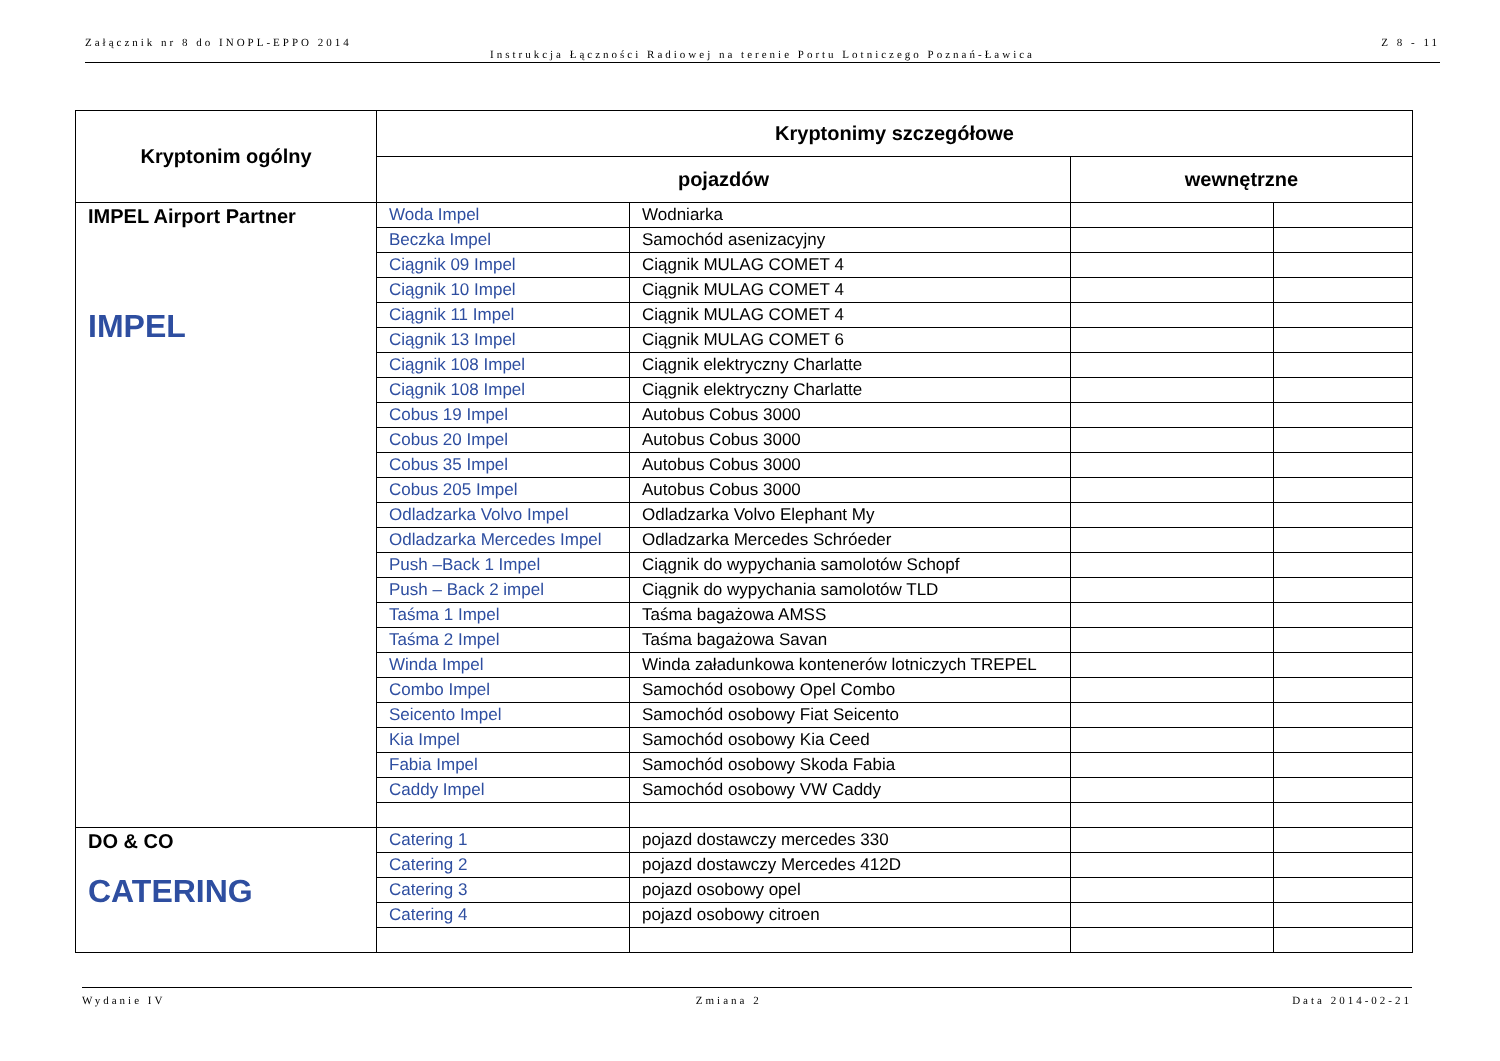Załącznik nr 8 do INOPL-EPPO 2014 Z 8 - 11
Instrukcja Łączności Radiowej na terenie Portu Lotniczego Poznań-Ławica
| Kryptonim ogólny | Kryptonimy szczegółowe | | | |
| --- | --- | --- | --- | --- |
| | pojazdów | | wewnętrzne | |
| IMPEL Airport Partner IMPEL | Woda Impel | Wodniarka | | |
| | Beczka Impel | Samochód asenizacyjny | | |
| | Ciągnik 09 Impel | Ciągnik MULAG COMET 4 | | |
| | Ciągnik 10 Impel | Ciągnik MULAG COMET 4 | | |
| | Ciągnik 11 Impel | Ciągnik MULAG COMET 4 | | |
| | Ciągnik 13 Impel | Ciągnik MULAG COMET 6 | | |
| | Ciągnik 108 Impel | Ciągnik elektryczny Charlatte | | |
| | Ciągnik 108 Impel | Ciągnik elektryczny Charlatte | | |
| | Cobus 19 Impel | Autobus Cobus 3000 | | |
| | Cobus 20 Impel | Autobus Cobus 3000 | | |
| | Cobus 35 Impel | Autobus Cobus 3000 | | |
| | Cobus 205 Impel | Autobus Cobus 3000 | | |
| | Odladzarka Volvo Impel | Odladzarka Volvo Elephant My | | |
| | Odladzarka Mercedes Impel | Odladzarka Mercedes Schróeder | | |
| | Push –Back 1 Impel | Ciągnik do wypychania samolotów Schopf | | |
| | Push – Back 2 impel | Ciągnik do wypychania samolotów TLD | | |
| | Taśma 1 Impel | Taśma bagażowa AMSS | | |
| | Taśma 2 Impel | Taśma bagażowa Savan | | |
| | Winda Impel | Winda załadunkowa kontenerów lotniczych TREPEL | | |
| | Combo Impel | Samochód osobowy Opel Combo | | |
| | Seicento Impel | Samochód osobowy Fiat Seicento | | |
| | Kia Impel | Samochód osobowy Kia Ceed | | |
| | Fabia Impel | Samochód osobowy Skoda Fabia | | |
| | Caddy Impel | Samochód osobowy VW Caddy | | |
| DO & CO CATERING | Catering 1 | pojazd dostawczy mercedes 330 | | |
| | Catering 2 | pojazd dostawczy Mercedes 412D | | |
| | Catering 3 | pojazd osobowy opel | | |
| | Catering 4 | pojazd osobowy citroen | | |
Wydanie IV Zmiana 2 Data 2014-02-21